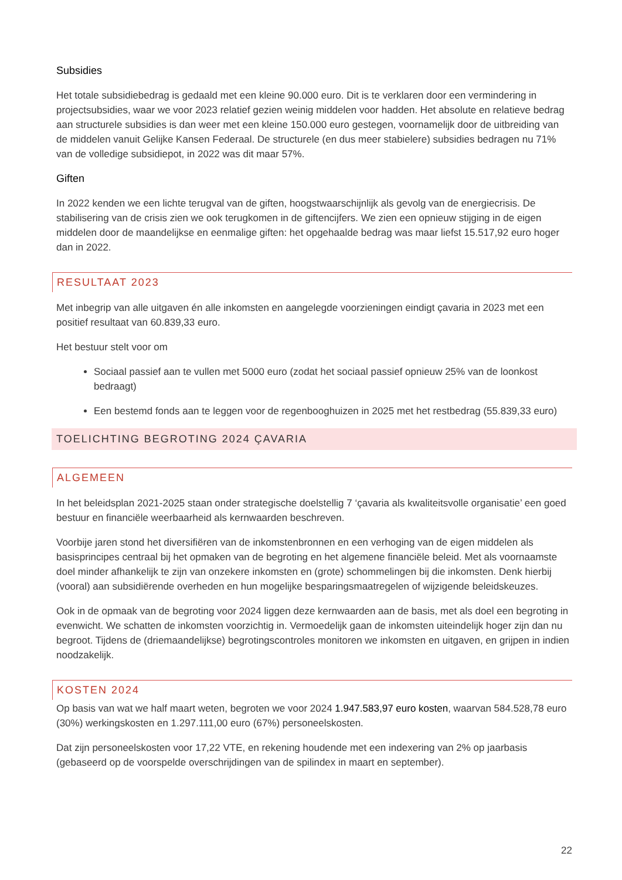Subsidies
Het totale subsidiebedrag is gedaald met een kleine 90.000 euro. Dit is te verklaren door een vermindering in projectsubsidies, waar we voor 2023 relatief gezien weinig middelen voor hadden. Het absolute en relatieve bedrag aan structurele subsidies is dan weer met een kleine 150.000 euro gestegen, voornamelijk door de uitbreiding van de middelen vanuit Gelijke Kansen Federaal. De structurele (en dus meer stabielere) subsidies bedragen nu 71% van de volledige subsidiepot, in 2022 was dit maar 57%.
Giften
In 2022 kenden we een lichte terugval van de giften, hoogstwaarschijnlijk als gevolg van de energiecrisis. De stabilisering van de crisis zien we ook terugkomen in de giftencijfers. We zien een opnieuw stijging in de eigen middelen door de maandelijkse en eenmalige giften: het opgehaalde bedrag was maar liefst 15.517,92 euro hoger dan in 2022.
RESULTAAT 2023
Met inbegrip van alle uitgaven én alle inkomsten en aangelegde voorzieningen eindigt çavaria in 2023 met een positief resultaat van 60.839,33 euro.
Het bestuur stelt voor om
Sociaal passief aan te vullen met 5000 euro (zodat het sociaal passief opnieuw 25% van de loonkost bedraagt)
Een bestemd fonds aan te leggen voor de regenbooghuizen in 2025 met het restbedrag (55.839,33 euro)
TOELICHTING BEGROTING 2024 ÇAVARIA
ALGEMEEN
In het beleidsplan 2021-2025 staan onder strategische doelstellig 7 ‘çavaria als kwaliteitsvolle organisatie’ een goed bestuur en financiële weerbaarheid als kernwaarden beschreven.
Voorbije jaren stond het diversifiëren van de inkomstenbronnen en een verhoging van de eigen middelen als basisprincipes centraal bij het opmaken van de begroting en het algemene financiële beleid. Met als voornaamste doel minder afhankelijk te zijn van onzekere inkomsten en (grote) schommelingen bij die inkomsten. Denk hierbij (vooral) aan subsidiërende overheden en hun mogelijke besparingsmaatregelen of wijzigende beleidskeuzes.
Ook in de opmaak van de begroting voor 2024 liggen deze kernwaarden aan de basis, met als doel een begroting in evenwicht. We schatten de inkomsten voorzichtig in. Vermoedelijk gaan de inkomsten uiteindelijk hoger zijn dan nu begroot. Tijdens de (driemaandelijkse) begrotingscontroles monitoren we inkomsten en uitgaven, en grijpen in indien noodzakelijk.
KOSTEN 2024
Op basis van wat we half maart weten, begroten we voor 2024 1.947.583,97 euro kosten, waarvan 584.528,78 euro (30%) werkingskosten en 1.297.111,00 euro (67%) personeelskosten.
Dat zijn personeelskosten voor 17,22 VTE, en rekening houdende met een indexering van 2% op jaarbasis (gebaseerd op de voorspelde overschrijdingen van de spilindex in maart en september).
22